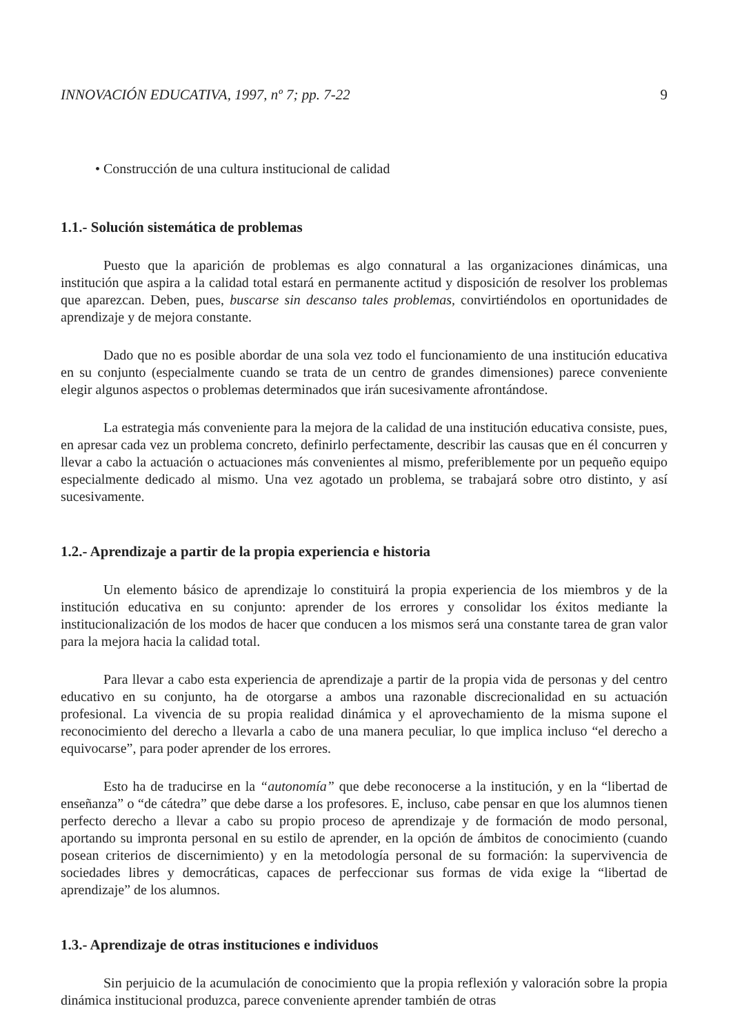INNOVACIÓN EDUCATIVA, 1997, nº 7; pp. 7-22 9
• Construcción de una cultura institucional de calidad
1.1.- Solución sistemática de problemas
Puesto que la aparición de problemas es algo connatural a las organizaciones dinámicas, una institución que aspira a la calidad total estará en permanente actitud y disposición de resolver los problemas que aparezcan. Deben, pues, buscarse sin descanso tales problemas, convirtiéndolos en oportunidades de aprendizaje y de mejora constante.
Dado que no es posible abordar de una sola vez todo el funcionamiento de una institución educativa en su conjunto (especialmente cuando se trata de un centro de grandes dimensiones) parece conveniente elegir algunos aspectos o problemas determinados que irán sucesivamente afrontándose.
La estrategia más conveniente para la mejora de la calidad de una institución educativa consiste, pues, en apresar cada vez un problema concreto, definirlo perfectamente, describir las causas que en él concurren y llevar a cabo la actuación o actuaciones más convenientes al mismo, preferiblemente por un pequeño equipo especialmente dedicado al mismo. Una vez agotado un problema, se trabajará sobre otro distinto, y así sucesivamente.
1.2.- Aprendizaje a partir de la propia experiencia e historia
Un elemento básico de aprendizaje lo constituirá la propia experiencia de los miembros y de la institución educativa en su conjunto: aprender de los errores y consolidar los éxitos mediante la institucionalización de los modos de hacer que conducen a los mismos será una constante tarea de gran valor para la mejora hacia la calidad total.
Para llevar a cabo esta experiencia de aprendizaje a partir de la propia vida de personas y del centro educativo en su conjunto, ha de otorgarse a ambos una razonable discrecionalidad en su actuación profesional. La vivencia de su propia realidad dinámica y el aprovechamiento de la misma supone el reconocimiento del derecho a llevarla a cabo de una manera peculiar, lo que implica incluso “el derecho a equivocarse”, para poder aprender de los errores.
Esto ha de traducirse en la “autonomía” que debe reconocerse a la institución, y en la “libertad de enseñanza” o “de cátedra” que debe darse a los profesores. E, incluso, cabe pensar en que los alumnos tienen perfecto derecho a llevar a cabo su propio proceso de aprendizaje y de formación de modo personal, aportando su impronta personal en su estilo de aprender, en la opción de ámbitos de conocimiento (cuando posean criterios de discernimiento) y en la metodología personal de su formación: la supervivencia de sociedades libres y democráticas, capaces de perfeccionar sus formas de vida exige la “libertad de aprendizaje” de los alumnos.
1.3.- Aprendizaje de otras instituciones e individuos
Sin perjuicio de la acumulación de conocimiento que la propia reflexión y valoración sobre la propia dinámica institucional produzca, parece conveniente aprender también de otras